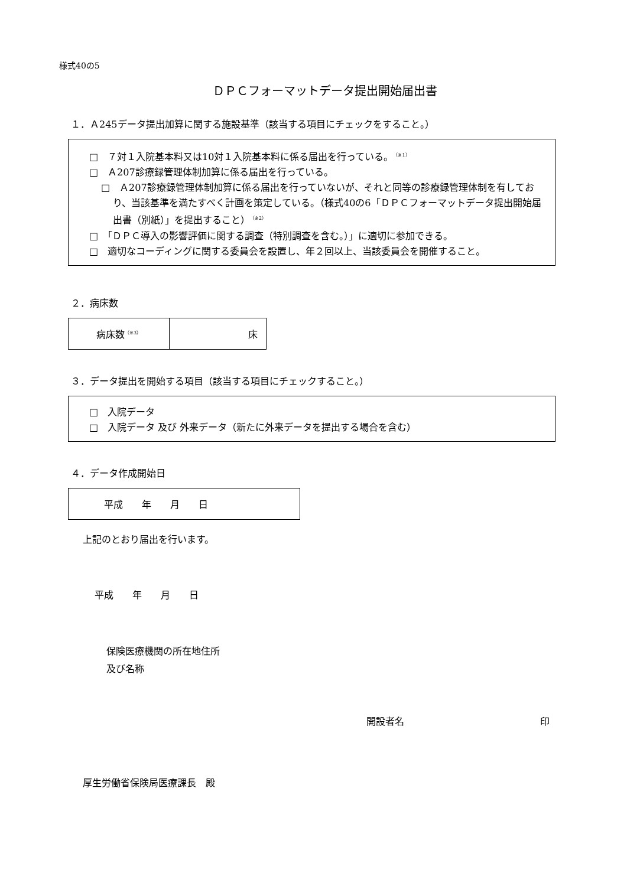様式40の5
ＤＰＣフォーマットデータ提出開始届出書
１．Ａ245データ提出加算に関する施設基準（該当する項目にチェックをすること。）
□　７対１入院基本料又は10対１入院基本料に係る届出を行っている。<sup>（※1）</sup>
□　Ａ207診療録管理体制加算に係る届出を行っている。
□　Ａ207診療録管理体制加算に係る届出を行っていないが、それと同等の診療録管理体制を有しており、当該基準を満たすべく計画を策定している。（様式40の6「ＤＰＣフォーマットデータ提出開始届出書（別紙）」を提出すること）<sup>（※2）</sup>
□　「ＤＰＣ導入の影響評価に関する調査（特別調査を含む。）」に適切に参加できる。
□　適切なコーディングに関する委員会を設置し、年２回以上、当該委員会を開催すること。
２．病床数
| 病床数<sup>（※3）</sup> | 床 |
３．データ提出を開始する項目（該当する項目にチェックすること。）
□　入院データ
□　入院データ 及び 外来データ（新たに外来データを提出する場合を含む）
４．データ作成開始日
| 平成 年 月 日 |
上記のとおり届出を行います。
平成　　年　　月　　日
保険医療機関の所在地住所
及び名称
開設者名 印
厚生労働省保険局医療課長　殿